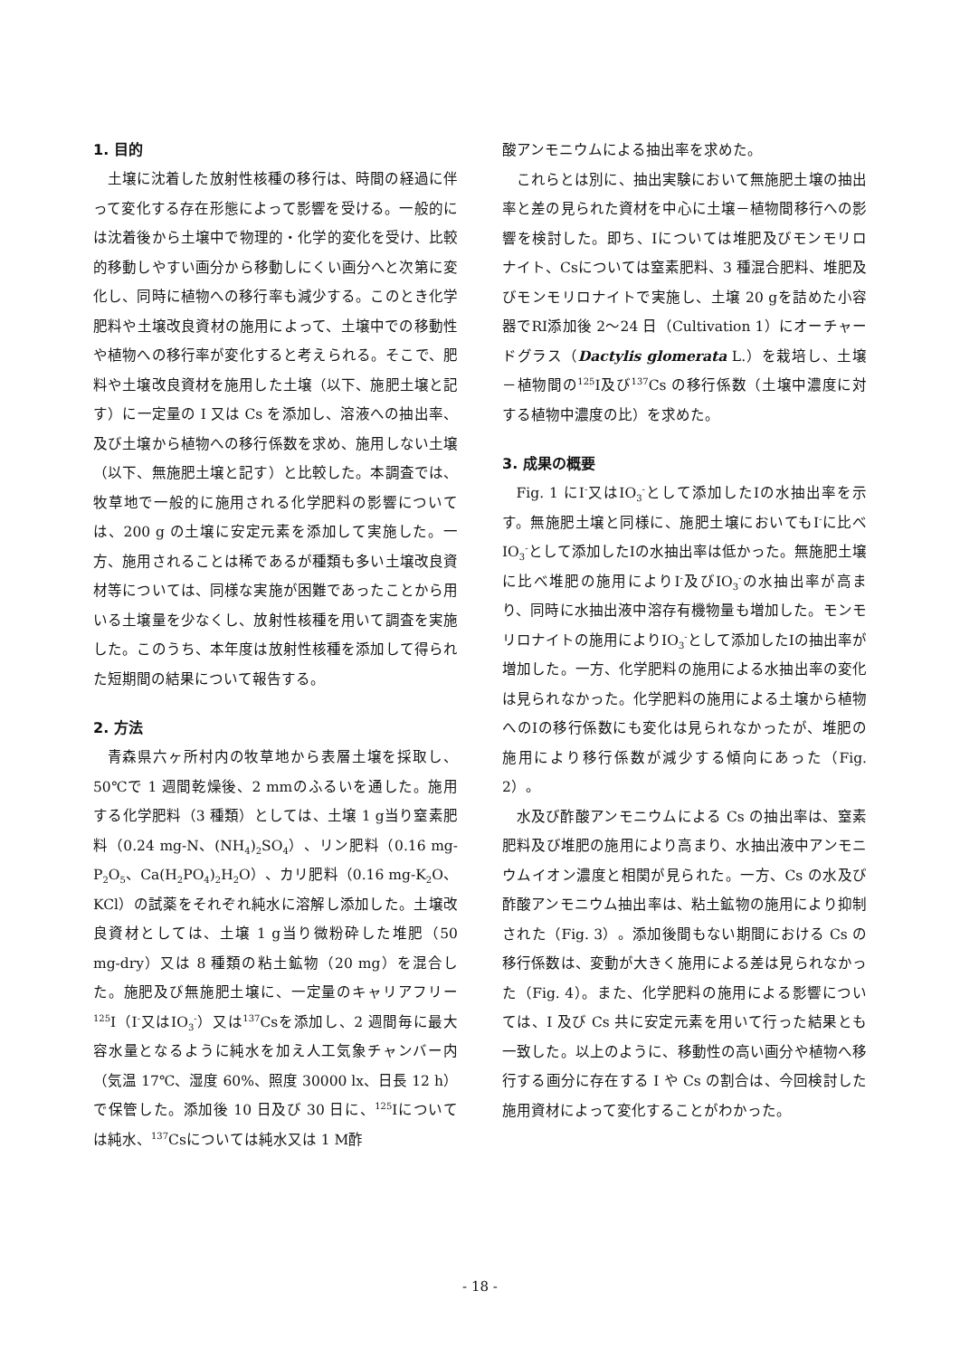1. 目的
土壌に沈着した放射性核種の移行は、時間の経過に伴って変化する存在形態によって影響を受ける。一般的には沈着後から土壌中で物理的・化学的変化を受け、比較的移動しやすい画分から移動しにくい画分へと次第に変化し、同時に植物への移行率も減少する。このとき化学肥料や土壌改良資材の施用によって、土壌中での移動性や植物への移行率が変化すると考えられる。そこで、肥料や土壌改良資材を施用した土壌（以下、施肥土壌と記す）に一定量の I 又は Cs を添加し、溶液への抽出率、及び土壌から植物への移行係数を求め、施用しない土壌（以下、無施肥土壌と記す）と比較した。本調査では、牧草地で一般的に施用される化学肥料の影響については、200 g の土壌に安定元素を添加して実施した。一方、施用されることは稀であるが種類も多い土壌改良資材等については、同様な実施が困難であったことから用いる土壌量を少なくし、放射性核種を用いて調査を実施した。このうち、本年度は放射性核種を添加して得られた短期間の結果について報告する。
2. 方法
青森県六ヶ所村内の牧草地から表層土壌を採取し、50℃で 1 週間乾燥後、2 mmのふるいを通した。施用する化学肥料（3 種類）としては、土壌 1 g当り窒素肥料（0.24 mg-N、(NH<sub>4</sub>)<sub>2</sub>SO<sub>4</sub>）、リン肥料（0.16 mg-P<sub>2</sub>O<sub>5</sub>、Ca(H<sub>2</sub>PO<sub>4</sub>)<sub>2</sub>H<sub>2</sub>O）、カリ肥料（0.16 mg-K<sub>2</sub>O、KCl）の試薬をそれぞれ純水に溶解し添加した。土壌改良資材としては、土壌 1 g当り微粉砕した堆肥（50 mg-dry）又は 8 種類の粘土鉱物（20 mg）を混合した。施肥及び無施肥土壌に、一定量のキャリアフリー<sup>125</sup>I（I<sup>-</sup>又はIO<sub>3</sub><sup>-</sup>）又は<sup>137</sup>Csを添加し、2 週間毎に最大容水量となるように純水を加え人工気象チャンバー内（気温 17℃、湿度 60%、照度 30000 lx、日長 12 h）で保管した。添加後 10 日及び 30 日に、<sup>125</sup>Iについては純水、<sup>137</sup>Csについては純水又は 1 M酢
酸アンモニウムによる抽出率を求めた。
これらとは別に、抽出実験において無施肥土壌の抽出率と差の見られた資材を中心に土壌－植物間移行への影響を検討した。即ち、Iについては堆肥及びモンモリロナイト、Csについては窒素肥料、3 種混合肥料、堆肥及びモンモリロナイトで実施し、土壌 20 gを詰めた小容器でRI添加後 2～24 日（Cultivation 1）にオーチャードグラス（Dactylis glomerata L.）を栽培し、土壌－植物間の<sup>125</sup>I及び<sup>137</sup>Cs の移行係数（土壌中濃度に対する植物中濃度の比）を求めた。
3. 成果の概要
Fig. 1 にI<sup>-</sup>又はIO<sub>3</sub><sup>-</sup>として添加したIの水抽出率を示す。無施肥土壌と同様に、施肥土壌においてもI<sup>-</sup>に比べIO<sub>3</sub><sup>-</sup>として添加したIの水抽出率は低かった。無施肥土壌に比べ堆肥の施用によりI<sup>-</sup>及びIO<sub>3</sub><sup>-</sup>の水抽出率が高まり、同時に水抽出液中溶存有機物量も増加した。モンモリロナイトの施用によりIO<sub>3</sub><sup>-</sup>として添加したIの抽出率が増加した。一方、化学肥料の施用による水抽出率の変化は見られなかった。化学肥料の施用による土壌から植物へのIの移行係数にも変化は見られなかったが、堆肥の施用により移行係数が減少する傾向にあった（Fig. 2）。
水及び酢酸アンモニウムによる Cs の抽出率は、窒素肥料及び堆肥の施用により高まり、水抽出液中アンモニウムイオン濃度と相関が見られた。一方、Cs の水及び酢酸アンモニウム抽出率は、粘土鉱物の施用により抑制された（Fig. 3）。添加後間もない期間における Cs の移行係数は、変動が大きく施用による差は見られなかった（Fig. 4）。また、化学肥料の施用による影響については、I 及び Cs 共に安定元素を用いて行った結果とも一致した。以上のように、移動性の高い画分や植物へ移行する画分に存在する I や Cs の割合は、今回検討した施用資材によって変化することがわかった。
- 18 -